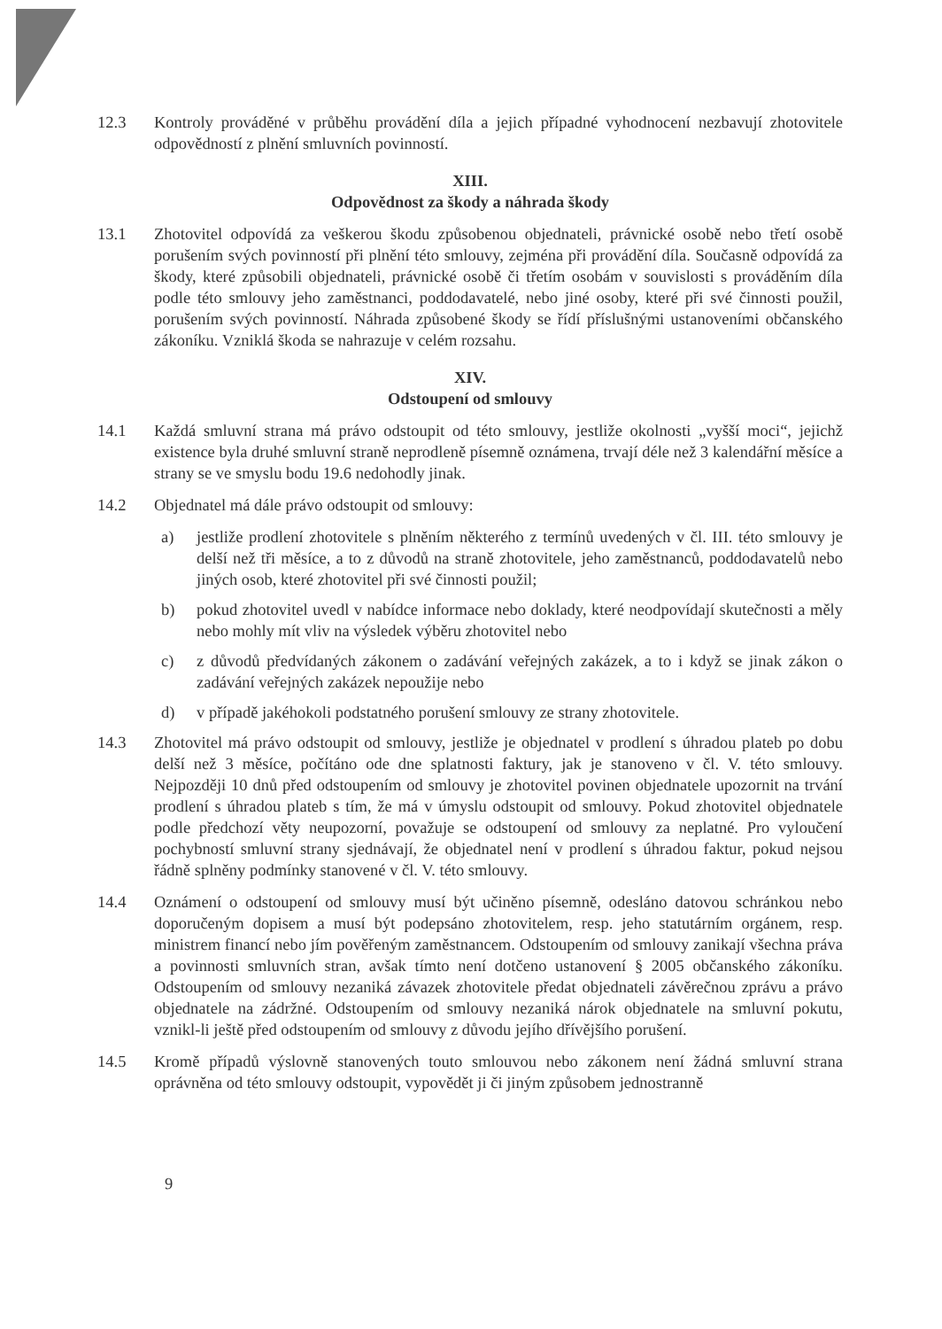12.3 Kontroly prováděné v průběhu provádění díla a jejich případné vyhodnocení nezbavují zhotovitele odpovědností z plnění smluvních povinností.
XIII.
Odpovědnost za škody a náhrada škody
13.1 Zhotovitel odpovídá za veškerou škodu způsobenou objednateli, právnické osobě nebo třetí osobě porušením svých povinností při plnění této smlouvy, zejména při provádění díla. Současně odpovídá za škody, které způsobili objednateli, právnické osobě či třetím osobám v souvislosti s prováděním díla podle této smlouvy jeho zaměstnanci, poddodavatelé, nebo jiné osoby, které při své činnosti použil, porušením svých povinností. Náhrada způsobené škody se řídí příslušnými ustanoveními občanského zákoníku. Vzniklá škoda se nahrazuje v celém rozsahu.
XIV.
Odstoupení od smlouvy
14.1 Každá smluvní strana má právo odstoupit od této smlouvy, jestliže okolnosti „vyšší moci“, jejichž existence byla druhé smluvní straně neprodleně písemně oznámena, trvají déle než 3 kalendářní měsíce a strany se ve smyslu bodu 19.6 nedohodly jinak.
14.2 Objednatel má dále právo odstoupit od smlouvy:
a) jestliže prodlení zhotovitele s plněním některého z termínů uvedených v čl. III. této smlouvy je delší než tři měsíce, a to z důvodů na straně zhotovitele, jeho zaměstnanců, poddodavatelů nebo jiných osob, které zhotovitel při své činnosti použil;
b) pokud zhotovitel uvedl v nabídce informace nebo doklady, které neodpovídají skutečnosti a měly nebo mohly mít vliv na výsledek výběru zhotovitel nebo
c) z důvodů předvídaných zákonem o zadávání veřejných zakázek, a to i když se jinak zákon o zadávání veřejných zakázek nepoužije nebo
d) v případě jakéhokoli podstatného porušení smlouvy ze strany zhotovitele.
14.3 Zhotovitel má právo odstoupit od smlouvy, jestliže je objednatel v prodlení s úhradou plateb po dobu delší než 3 měsíce, počítáno ode dne splatnosti faktury, jak je stanoveno v čl. V. této smlouvy. Nejpozději 10 dnů před odstoupením od smlouvy je zhotovitel povinen objednatele upozornit na trvání prodlení s úhradou plateb s tím, že má v úmyslu odstoupit od smlouvy. Pokud zhotovitel objednatele podle předchozí věty neupozorní, považuje se odstoupení od smlouvy za neplatné. Pro vyloučení pochybností smluvní strany sjednávají, že objednatel není v prodlení s úhradou faktur, pokud nejsou řádně splněny podmínky stanovené v čl. V. této smlouvy.
14.4 Oznámení o odstoupení od smlouvy musí být učiněno písemně, odesláno datovou schránkou nebo doporučeným dopisem a musí být podepsáno zhotovitelem, resp. jeho statutárním orgánem, resp. ministrem financí nebo jím pověřeným zaměstnancem. Odstoupením od smlouvy zanikají všechna práva a povinnosti smluvních stran, avšak tímto není dotčeno ustanovení § 2005 občanského zákoníku. Odstoupením od smlouvy nezaniká závazek zhotovitele předat objednateli závěrečnou zprávu a právo objednatele na zádržné. Odstoupením od smlouvy nezaniká nárok objednatele na smluvní pokutu, vznikl-li ještě před odstoupením od smlouvy z důvodu jejího dřívějšího porušení.
14.5 Kromě případů výslovně stanovených touto smlouvou nebo zákonem není žádná smluvní strana oprávněna od této smlouvy odstoupit, vypovědět ji či jiným způsobem jednostranně
9